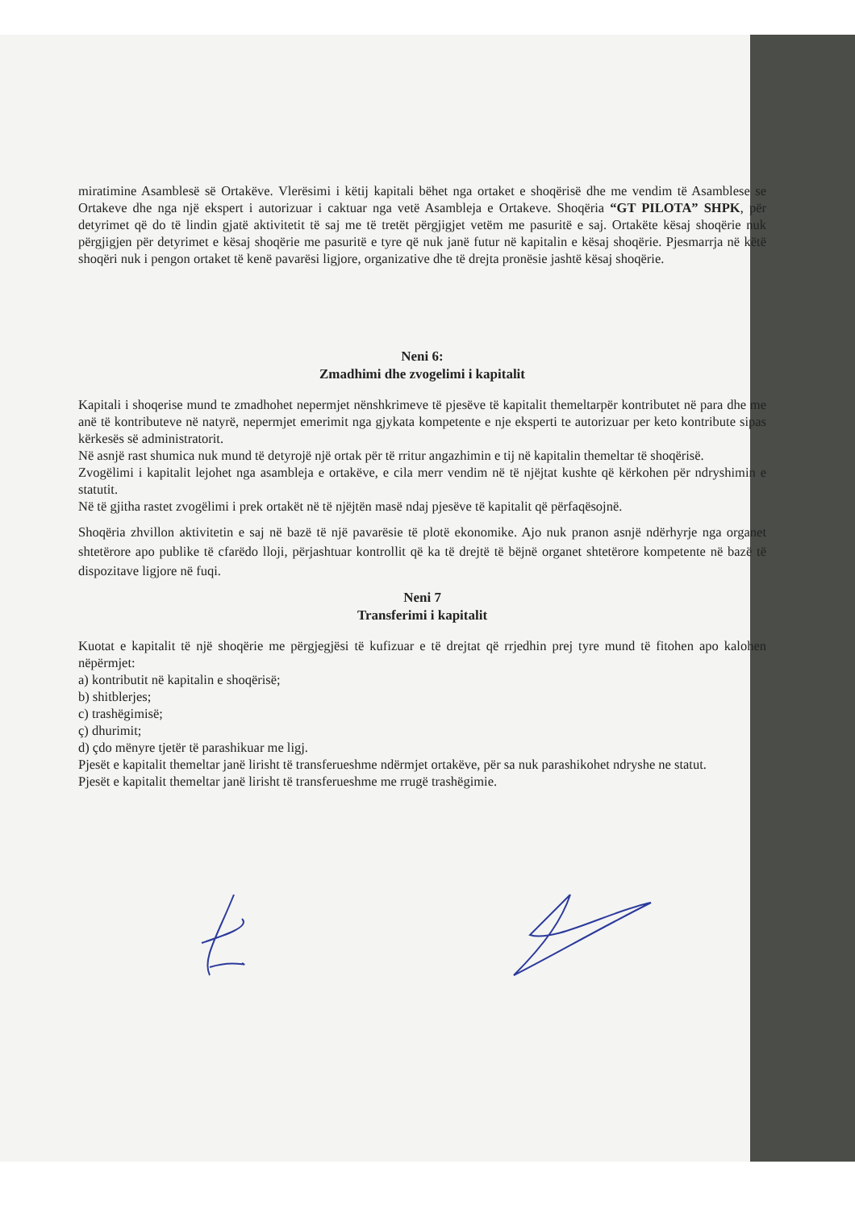miratimine Asamblesë së Ortakëve. Vlerësimi i këtij kapitali bëhet nga ortaket e shoqërisë dhe me vendim të Asamblese se Ortakeve dhe nga një ekspert i autorizuar i caktuar nga vetë Asambleja e Ortakeve. Shoqëria “GT PILOTA” SHPK, për detyrimet që do të lindin gjatë aktivitetit të saj me të tretët përgjigjet vetëm me pasuritë e saj. Ortakëte kësaj shoqërie nuk përgjigjen për detyrimet e kësaj shoqërie me pasuritë e tyre që nuk janë futur në kapitalin e kësaj shoqërie. Pjesmarrja në këtë shoqëri nuk i pengon ortaket të kenë pavarësi ligjore, organizative dhe të drejta pronësie jashtë kësaj shoqërie.
Neni 6:
Zmadhimi dhe zvogelimi i kapitalit
Kapitali i shoqerise mund te zmadhohet nepermjet nënshkrimeve të pjesëve të kapitalit themeltarpër kontributet në para dhe me anë të kontributeve në natyrë, nepermjet emerimit nga gjykata kompetente e nje eksperti te autorizuar per keto kontribute sipas kërkesës së administratorit.
Në asnjë rast shumica nuk mund të detyrojë një ortak për të rritur angazhimin e tij në kapitalin themeltar të shoqërisë.
Zvogëlimi i kapitalit lejohet nga asambleja e ortakëve, e cila merr vendim në të njëjtat kushte që kërkohen për ndryshimin e statutit.
Në të gjitha rastet zvogëlimi i prek ortakët në të njëjtën masë ndaj pjesëve të kapitalit që përfaqësojnë.
Shoqëria zhvillon aktivitetin e saj në bazë të një pavarësie të plotë ekonomike. Ajo nuk pranon asnjë ndërhyrje nga organet shtetërore apo publike të cfarëdo lloji, përjashtuar kontrollit që ka të drejtë të bëjnë organet shtetërore kompetente në bazë të dispozitave ligjore në fuqi.
Neni 7
Transferimi i kapitalit
Kuotat e kapitalit të një shoqërie me përgjegjësi të kufizuar e të drejtat që rrjedhin prej tyre mund të fitohen apo kalohen nëpërmjet:
a) kontributit në kapitalin e shoqërisë;
b) shitblerjes;
c) trashëgimisë;
ç) dhurimit;
d) çdo mënyre tjetër të parashikuar me ligj.
Pjesët e kapitalit themeltar janë lirisht të transferueshme ndërmjet ortakëve, për sa nuk parashikohet ndryshe ne statut.
Pjesët e kapitalit themeltar janë lirisht të transferueshme me rrugë trashëgimie.